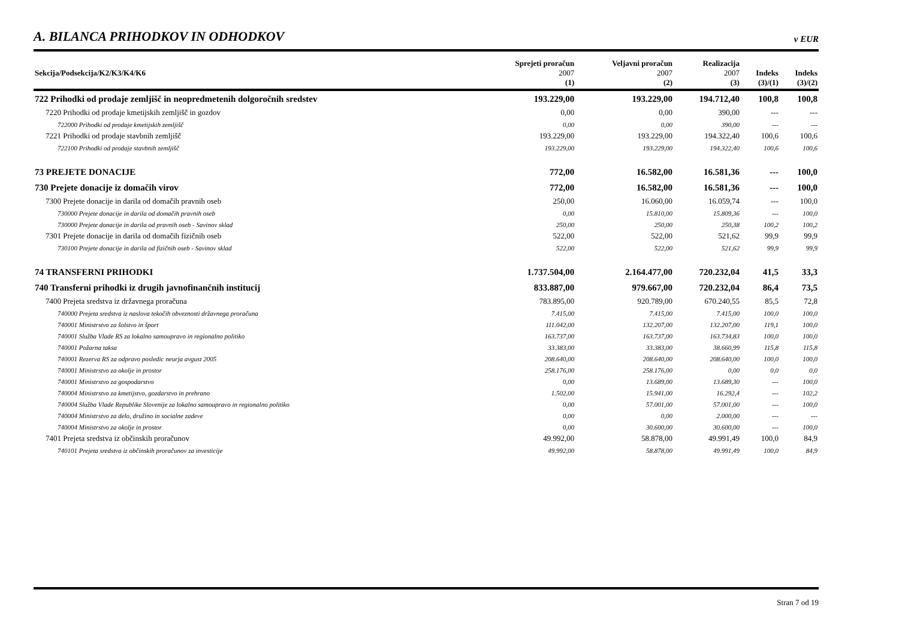A. BILANCA PRIHODKOV IN ODHODKOV
v EUR
| Sekcija/Podsekcija/K2/K3/K4/K6 | Sprejeti proračun 2007 | Veljavni proračun 2007 | Realizacija 2007 | Indeks | Indeks |
| --- | --- | --- | --- | --- | --- |
| | (1) | (2) | (3) | (3)/(1) | (3)/(2) |
| 722 Prihodki od prodaje zemljišč in neopredmetenih dolgoročnih sredstev | 193.229,00 | 193.229,00 | 194.712,40 | 100,8 | 100,8 |
| 7220 Prihodki od prodaje kmetijskih zemljišč in gozdov | 0,00 | 0,00 | 390,00 | --- | --- |
| 722000 Prihodki od prodaje kmetijskih zemljišč | 0,00 | 0,00 | 390,00 | --- | --- |
| 7221 Prihodki od prodaje stavbnih zemljišč | 193.229,00 | 193.229,00 | 194.322,40 | 100,6 | 100,6 |
| 722100 Prihodki od prodaje stavbnih zemljišč | 193.229,00 | 193.229,00 | 194.322,40 | 100,6 | 100,6 |
| 73 PREJETE DONACIJE | 772,00 | 16.582,00 | 16.581,36 | --- | 100,0 |
| 730 Prejete donacije iz domačih virov | 772,00 | 16.582,00 | 16.581,36 | --- | 100,0 |
| 7300 Prejete donacije in darila od domačih pravnih oseb | 250,00 | 16.060,00 | 16.059,74 | --- | 100,0 |
| 730000 Prejete donacije in darila od domačih pravnih oseb | 0,00 | 15.810,00 | 15.809,36 | --- | 100,0 |
| 730000 Prejete donacije in darila od pravnih oseb - Savinov sklad | 250,00 | 250,00 | 250,38 | 100,2 | 100,2 |
| 7301 Prejete donacije in darila od domačih fizičnih oseb | 522,00 | 522,00 | 521,62 | 99,9 | 99,9 |
| 730100 Prejete donacije in darila od fizičnih oseb - Savinov sklad | 522,00 | 522,00 | 521,62 | 99,9 | 99,9 |
| 74 TRANSFERNI PRIHODKI | 1.737.504,00 | 2.164.477,00 | 720.232,04 | 41,5 | 33,3 |
| 740 Transferni prihodki iz drugih javnofinančnih institucij | 833.887,00 | 979.667,00 | 720.232,04 | 86,4 | 73,5 |
| 7400 Prejeta sredstva iz državnega proračuna | 783.895,00 | 920.789,00 | 670.240,55 | 85,5 | 72,8 |
| 740000 Prejeta sredstva iz naslova tekočih obveznosti državnega proračuna | 7.415,00 | 7.415,00 | 7.415,00 | 100,0 | 100,0 |
| 740001 Ministrstvo za šolstvo in šport | 111.042,00 | 132.207,00 | 132.207,00 | 119,1 | 100,0 |
| 740001 Služba Vlade RS za lokalno samoupravo in regionalno politiko | 163.737,00 | 163.737,00 | 163.734,83 | 100,0 | 100,0 |
| 740001 Požarna taksa | 33.383,00 | 33.383,00 | 38.660,99 | 115,8 | 115,8 |
| 740001 Rezerva RS za odpravo posledic neurja avgust 2005 | 208.640,00 | 208.640,00 | 208.640,00 | 100,0 | 100,0 |
| 740001 Ministrstvo za okolje in prostor | 258.176,00 | 258.176,00 | 0,00 | 0,0 | 0,0 |
| 740001 Ministrstvo za gospodarstvo | 0,00 | 13.689,00 | 13.689,30 | --- | 100,0 |
| 740004 Ministrstvo za kmetijstvo, gozdarstvo in prehrano | 1.502,00 | 15.941,00 | 16.292,4 | --- | 102,2 |
| 740004 Služba Vlade Republike Slovenije za lokalno samoupravo in regionalno politiko | 0,00 | 57.001,00 | 57.001,00 | --- | 100,0 |
| 740004 Ministrstvo za delo, družino in socialne zadeve | 0,00 | 0,00 | 2.000,00 | --- | --- |
| 740004 Ministrstvo za okolje in prostor | 0,00 | 30.600,00 | 30.600,00 | --- | 100,0 |
| 7401 Prejeta sredstva iz občinskih proračunov | 49.992,00 | 58.878,00 | 49.991,49 | 100,0 | 84,9 |
| 740101 Prejeta sredstva iz občinskih proračunov za investicije | 49.992,00 | 58.878,00 | 49.991,49 | 100,0 | 84,9 |
Stran 7 od 19